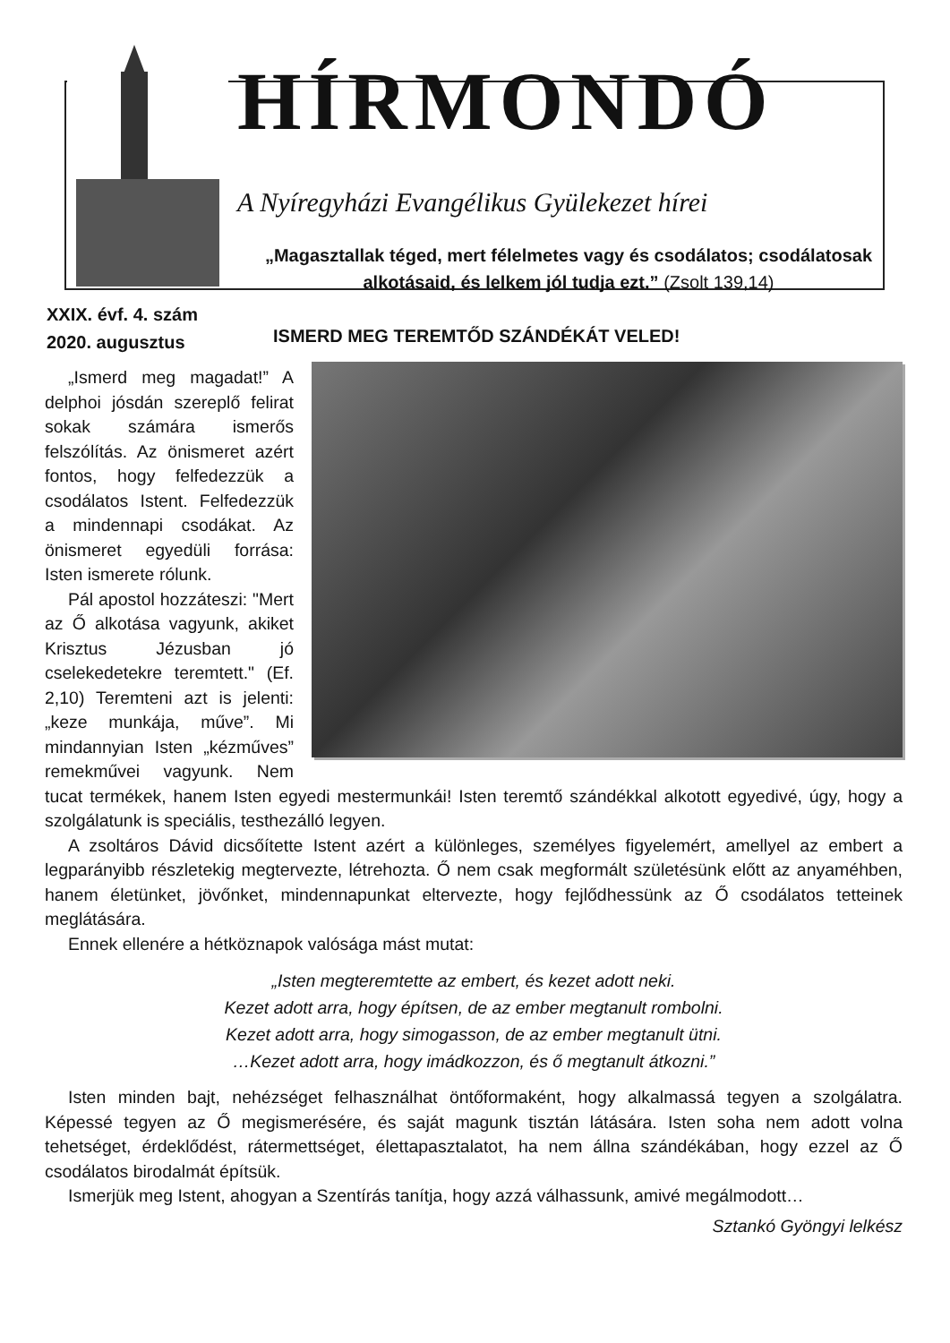HÍRMONDÓ
A Nyíregyházi Evangélikus Gyülekezet hírei
„Magasztallak téged, mert félelmetes vagy és csodálatos; csodálatosak alkotásaid, és lelkem jól tudja ezt.” (Zsolt 139,14)
XXIX. évf. 4. szám
2020. augusztus
ISMERD MEG TEREMTŐD SZÁNDÉKÁT VELED!
„Ismerd meg magadat!” A delphoi jósdán szereplő felirat sokak számára ismerős felszólítás. Az önismeret azért fontos, hogy felfedezzük a csodálatos Istent. Felfedezzük a mindennapi csodákat. Az önismeret egyedüli forrása: Isten ismerete rólunk.
Pál apostol hozzáteszi: "Mert az Ő alkotása vagyunk, akiket Krisztus Jézusban jó cselekedetekre teremtett." (Ef. 2,10) Teremteni azt is jelenti: „keze munkája, műve”. Mi mindannyian Isten „kézműves” remekművei vagyunk. Nem tucat termékek, hanem Isten egyedi mestermunkái! Isten teremtő szándékkal alkotott egyedivé, úgy, hogy a szolgálatunk is speciális, testhezálló legyen.
A zsoltáros Dávid dicsőítette Istent azért a különleges, személyes figyelemért, amellyel az embert a legparányibb részletekig megtervezte, létrehozta. Ő nem csak megformált születésünk előtt az anyaméhben, hanem életünket, jövőnket, mindennapunkat eltervezte, hogy fejlődhessünk az Ő csodálatos tetteinek meglátására.
Ennek ellenére a hétköznapok valósága mást mutat:
„Isten megteremtette az embert, és kezet adott neki.
Kezet adott arra, hogy építsen, de az ember megtanult rombolni.
Kezet adott arra, hogy simogasson, de az ember megtanult ütni.
…Kezet adott arra, hogy imádkozzon, és ő megtanult átkozni.”
Isten minden bajt, nehézséget felhasználhat öntőformaként, hogy alkalmassá tegyen a szolgálatra. Képessé tegyen az Ő megismerésére, és saját magunk tisztán látására. Isten soha nem adott volna tehetséget, érdeklődést, rátermettséget, élettapasztalatot, ha nem állna szándékában, hogy ezzel az Ő csodálatos birodalmát építsük.
Ismerjük meg Istent, ahogyan a Szentírás tanítja, hogy azzá válhassunk, amivé megálmodott…
Sztankó Gyöngyi lelkész